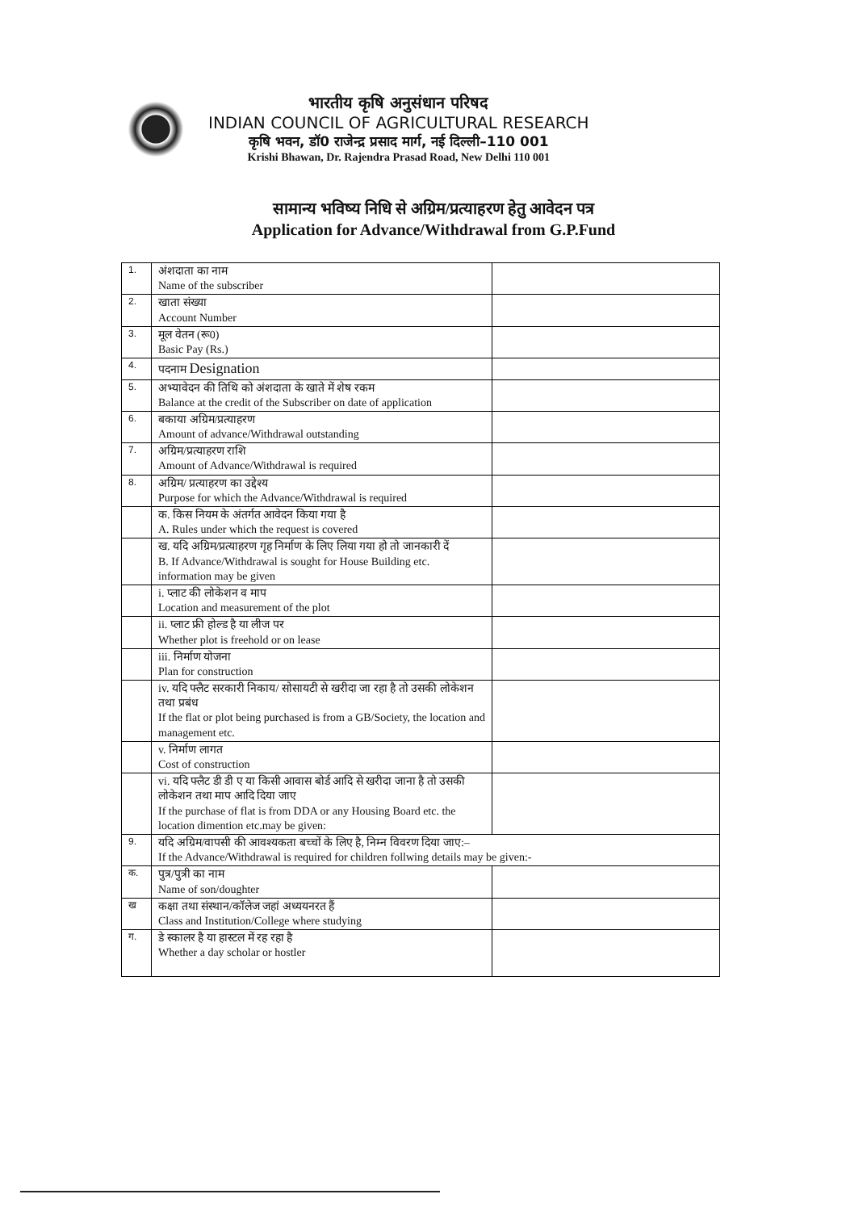भारतीय कृषि अनुसंधान परिषद
INDIAN COUNCIL OF AGRICULTURAL RESEARCH
कृषि भवन, डॉ0 राजेन्द्र प्रसाद मार्ग, नई दिल्ली–110 001
Krishi Bhawan, Dr. Rajendra Prasad Road, New Delhi 110 001
सामान्य भविष्य निधि से अग्रिम/प्रत्याहरण हेतु आवेदन पत्र
Application for Advance/Withdrawal from G.P.Fund
| 1. | अंशदाता का नाम Name of the subscriber | |
| 2. | खाता संख्या Account Number | |
| 3. | मूल वेतन (रू0) Basic Pay (Rs.) | |
| 4. | पदनाम Designation | |
| 5. | अभ्यावेदन की तिथि को अंशदाता के खाते में शेष रकम Balance at the credit of the Subscriber on date of application | |
| 6. | बकाया अग्रिम/प्रत्याहरण Amount of advance/Withdrawal outstanding | |
| 7. | अग्रिम/प्रत्याहरण राशि Amount of Advance/Withdrawal is required | |
| 8. | अग्रिम/ प्रत्याहरण का उद्देश्य Purpose for which the Advance/Withdrawal is required | |
| | क. किस नियम के अंतर्गत आवेदन किया गया है A. Rules under which the request is covered | |
| | ख. यदि अग्रिम/प्रत्याहरण गृह निर्माण के लिए लिया गया हो तो जानकारी दें B. If Advance/Withdrawal is sought for House Building etc. information may be given | |
| | i. प्लाट की लोकेशन व माप Location and measurement of the plot | |
| | ii. प्लाट फ्री होल्ड है या लीज पर Whether plot is freehold or on lease | |
| | iii. निर्माण योजना Plan for construction | |
| | iv. यदि फ्लैट सरकारी निकाय/ सोसायटी से खरीदा जा रहा है तो उसकी लोकेशन तथा प्रबंध If the flat or plot being purchased is from a GB/Society, the location and management etc. | |
| | v. निर्माण लागत Cost of construction | |
| | vi. यदि फ्लैट डी डी ए या किसी आवास बोर्ड आदि से खरीदा जाना है तो उसकी लोकेशन तथा माप आदि दिया जाए If the purchase of flat is from DDA or any Housing Board etc. the location dimention etc.may be given: | |
| 9. | यदि अग्रिम/वापसी की आवश्यकता बच्चों के लिए है, निम्न विवरण दिया जाए:– If the Advance/Withdrawal is required for children follwing details may be given:- | |
| क. | पुत्र/पुत्री का नाम Name of son/doughter | |
| ख | कक्षा तथा संस्थान/कॉलेज जहां अध्ययनरत हैं Class and Institution/College where studying | |
| ग. | डे स्कालर है या हास्टल में रह रहा है Whether a day scholar or hostler | |